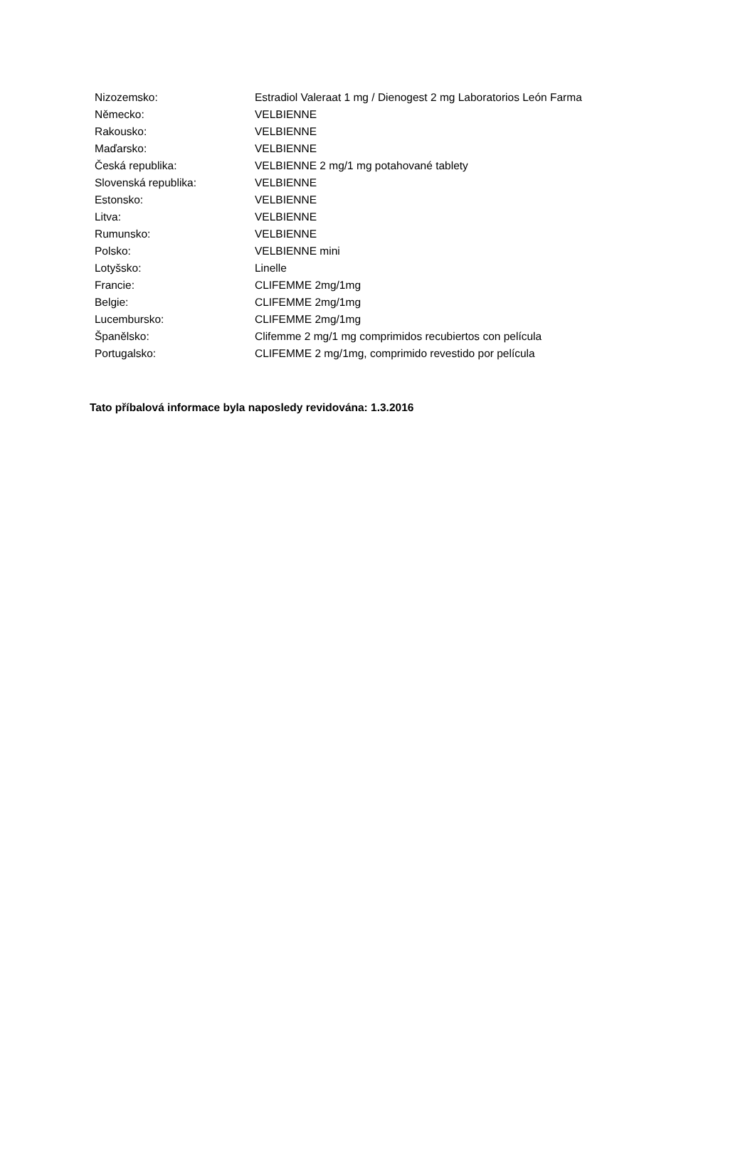| Nizozemsko: | Estradiol Valeraat 1 mg / Dienogest 2 mg Laboratorios León Farma |
| Německo: | VELBIENNE |
| Rakousko: | VELBIENNE |
| Maďarsko: | VELBIENNE |
| Česká republika: | VELBIENNE 2 mg/1 mg potahované tablety |
| Slovenská republika: | VELBIENNE |
| Estonsko: | VELBIENNE |
| Litva: | VELBIENNE |
| Rumunsko: | VELBIENNE |
| Polsko: | VELBIENNE mini |
| Lotyšsko: | Linelle |
| Francie: | CLIFEMME 2mg/1mg |
| Belgie: | CLIFEMME 2mg/1mg |
| Lucembursko: | CLIFEMME 2mg/1mg |
| Španělsko: | Clifemme 2 mg/1 mg comprimidos recubiertos con película |
| Portugalsko: | CLIFEMME 2 mg/1mg, comprimido revestido por película |
Tato příbalová informace byla naposledy revidována: 1.3.2016